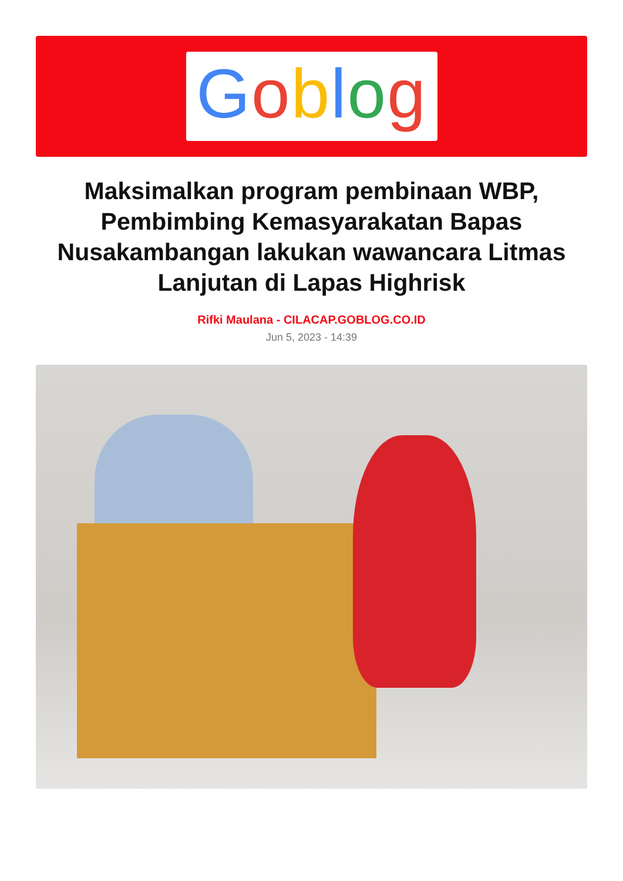Goblog
Maksimalkan program pembinaan WBP, Pembimbing Kemasyarakatan Bapas Nusakambangan lakukan wawancara Litmas Lanjutan di Lapas Highrisk
Rifki Maulana - CILACAP.GOBLOG.CO.ID
Jun 5, 2023 - 14:39